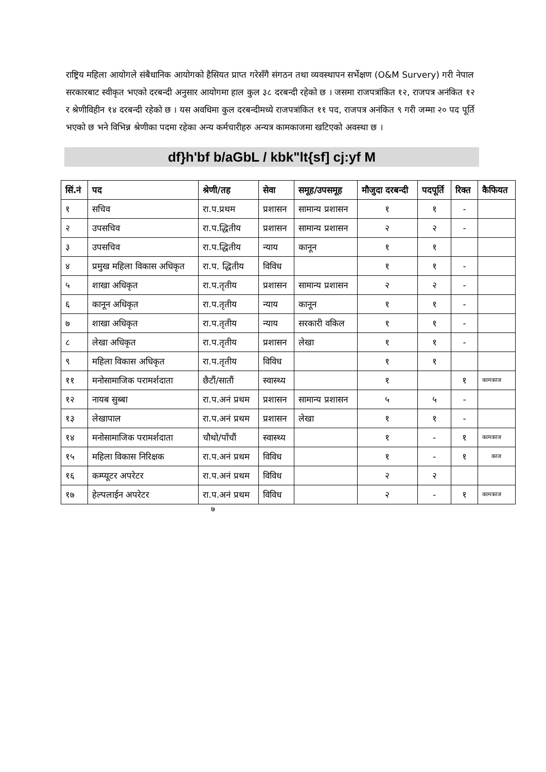राष्ट्रिय महिला आयोगले संबैधानिक आयोगको हैसियत प्राप्त गरेसँगै संगठन तथा व्यवस्थापन सर्भेक्षण (O&M Survery) गरी नेपाल सरकारबाट स्वीकृत भएको दरबन्दी अनुसार आयोगमा हाल कुल ३८ दरबन्दी रहेको छ । जसमा राजपत्रांकित १२, राजपत्र अनंकित १२ र श्रेणीविहीन १४ दरबन्दी रहेको छ । यस अवधिमा कुल दरबन्दीमध्ये राजपत्रांकित ११ पद, राजपत्र अनंकित ९ गरी जम्मा २० पद पूर्ति भएको छ भने विभिन्न श्रेणीका पदमा रहेका अन्य कर्मचारीहरु अन्यत्र कामकाजमा खटिएको अवस्था छ ।
df}h'bf b/aGbL / kbk"lt{sf] cj:yf M
| सिं.नं | पद | श्रेणी/तह | सेवा | समूह/उपसमूह | मौजुदा दरबन्दी | पदपूर्ति | रिक्त | कैफियत |
| --- | --- | --- | --- | --- | --- | --- | --- | --- |
| १ | सचिव | रा.प.प्रथम | प्रशासन | सामान्य प्रशासन | १ | १ | - | |
| २ | उपसचिव | रा.प.द्धितीय | प्रशासन | सामान्य प्रशासन | २ | २ | - | |
| ३ | उपसचिव | रा.प.द्धितीय | न्याय | कानून | १ | १ | | |
| ४ | प्रमुख महिला विकास अधिकृत | रा.प. द्धितीय | विविध | | १ | १ | - | |
| ५ | शाखा अधिकृत | रा.प.तृतीय | प्रशासन | सामान्य प्रशासन | २ | २ | - | |
| ६ | कानून अधिकृत | रा.प.तृतीय | न्याय | कानून | १ | १ | - | |
| ७ | शाखा अधिकृत | रा.प.तृतीय | न्याय | सरकारी वकिल | १ | १ | - | |
| ८ | लेखा अधिकृत | रा.प.तृतीय | प्रशासन | लेखा | १ | १ | - | |
| ९ | महिला विकास अधिकृत | रा.प.तृतीय | विविध | | १ | १ | | |
| ११ | मनोसामाजिक परामर्शदाता | छैटौं/सातौं | स्वास्थ्य | | १ | | १ | कामकाज |
| १२ | नायब सुब्बा | रा.प.अनं प्रथम | प्रशासन | सामान्य प्रशासन | ५ | ५ | - | |
| १३ | लेखापाल | रा.प.अनं प्रथम | प्रशासन | लेखा | १ | १ | - | |
| १४ | मनोसामाजिक परामर्शदाता | चौथो/पाँचौं | स्वास्थ्य | | १ | - | १ | कामकाज |
| १५ | महिला विकास निरिक्षक | रा.प.अनं प्रथम | विविध | | १ | - | १ | काज |
| १६ | कम्प्यूटर अपरेटर | रा.प.अनं प्रथम | विविध | | २ | २ | | |
| १७ | हेल्पलाईन अपरेटर | रा.प.अनं प्रथम | विविध | | २ | - | १ | कामकाज |
७